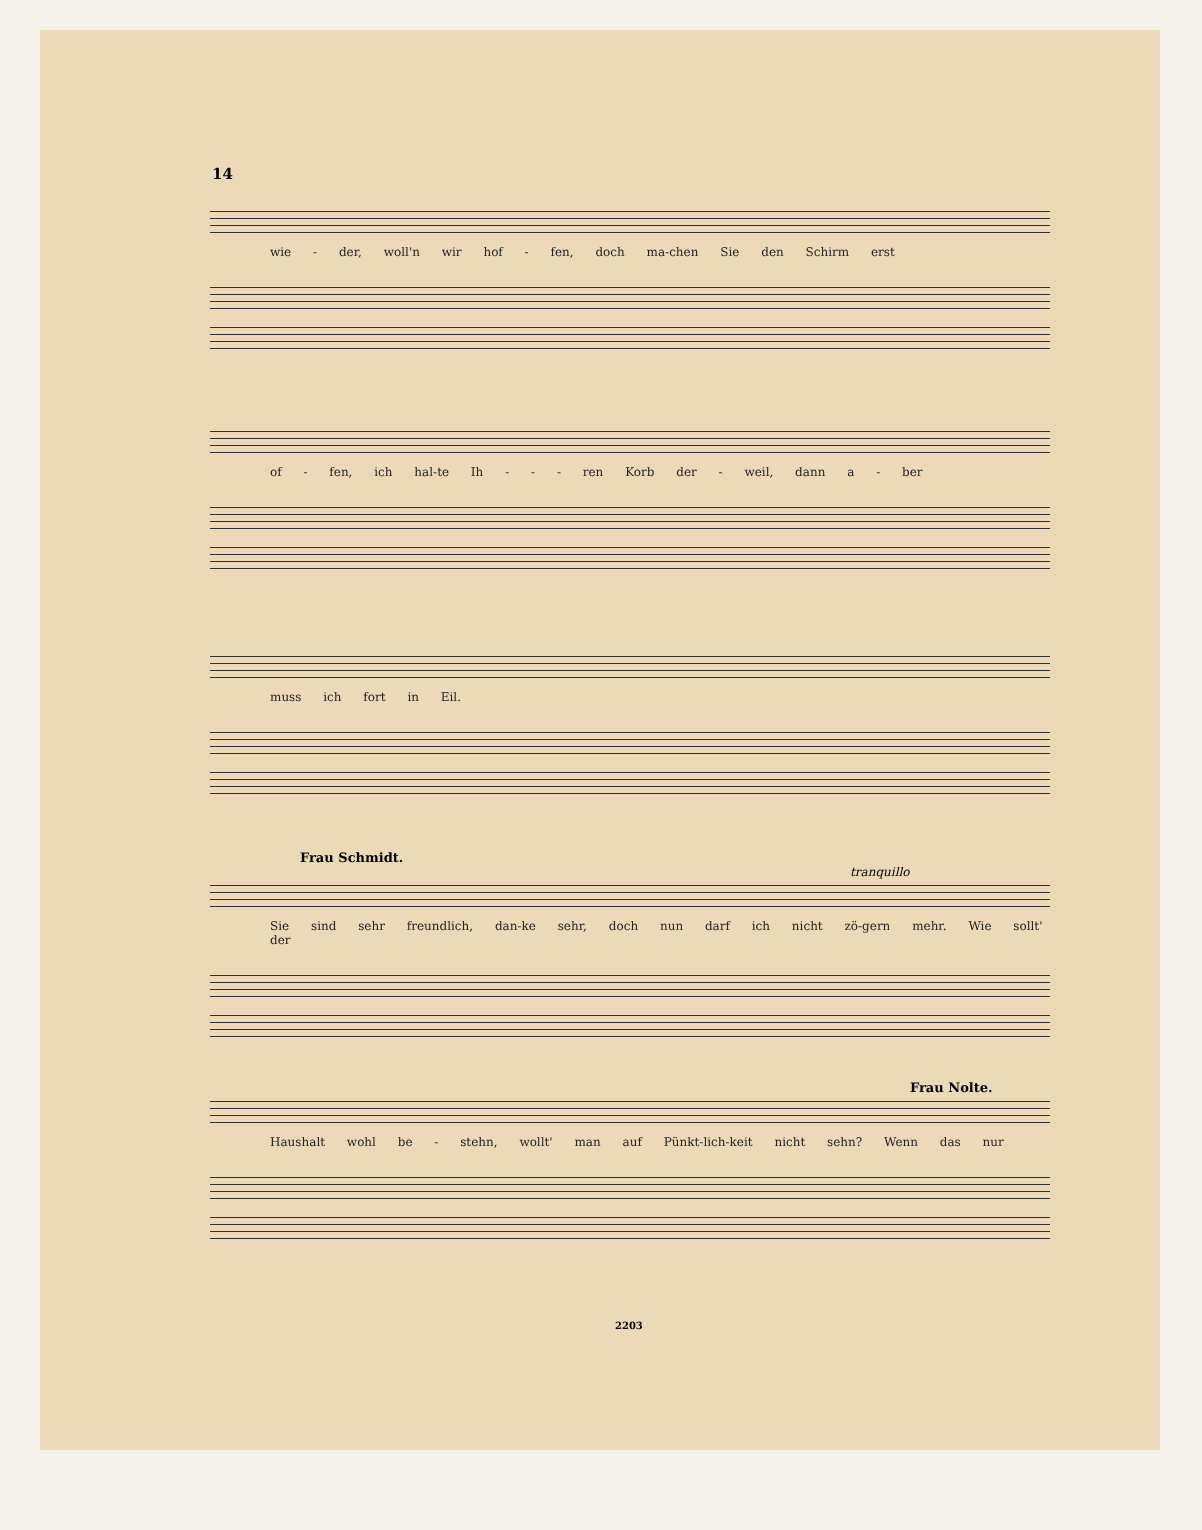14
wie - der, woll'n wir hof - fen, doch ma-chen Sie den Schirm erst
of - fen, ich hal-te Ih - - - ren Korb der - weil, dann a - ber
muss ich fort in Eil.
Frau Schmidt.
tranquillo
Sie sind sehr freundlich, dan-ke sehr, doch nun darf ich nicht zö-gern mehr. Wie sollt' der
Frau Nolte.
Haushalt wohl be - stehn, wollt' man auf Pünkt-lich-keit nicht sehn? Wenn das nur
2203